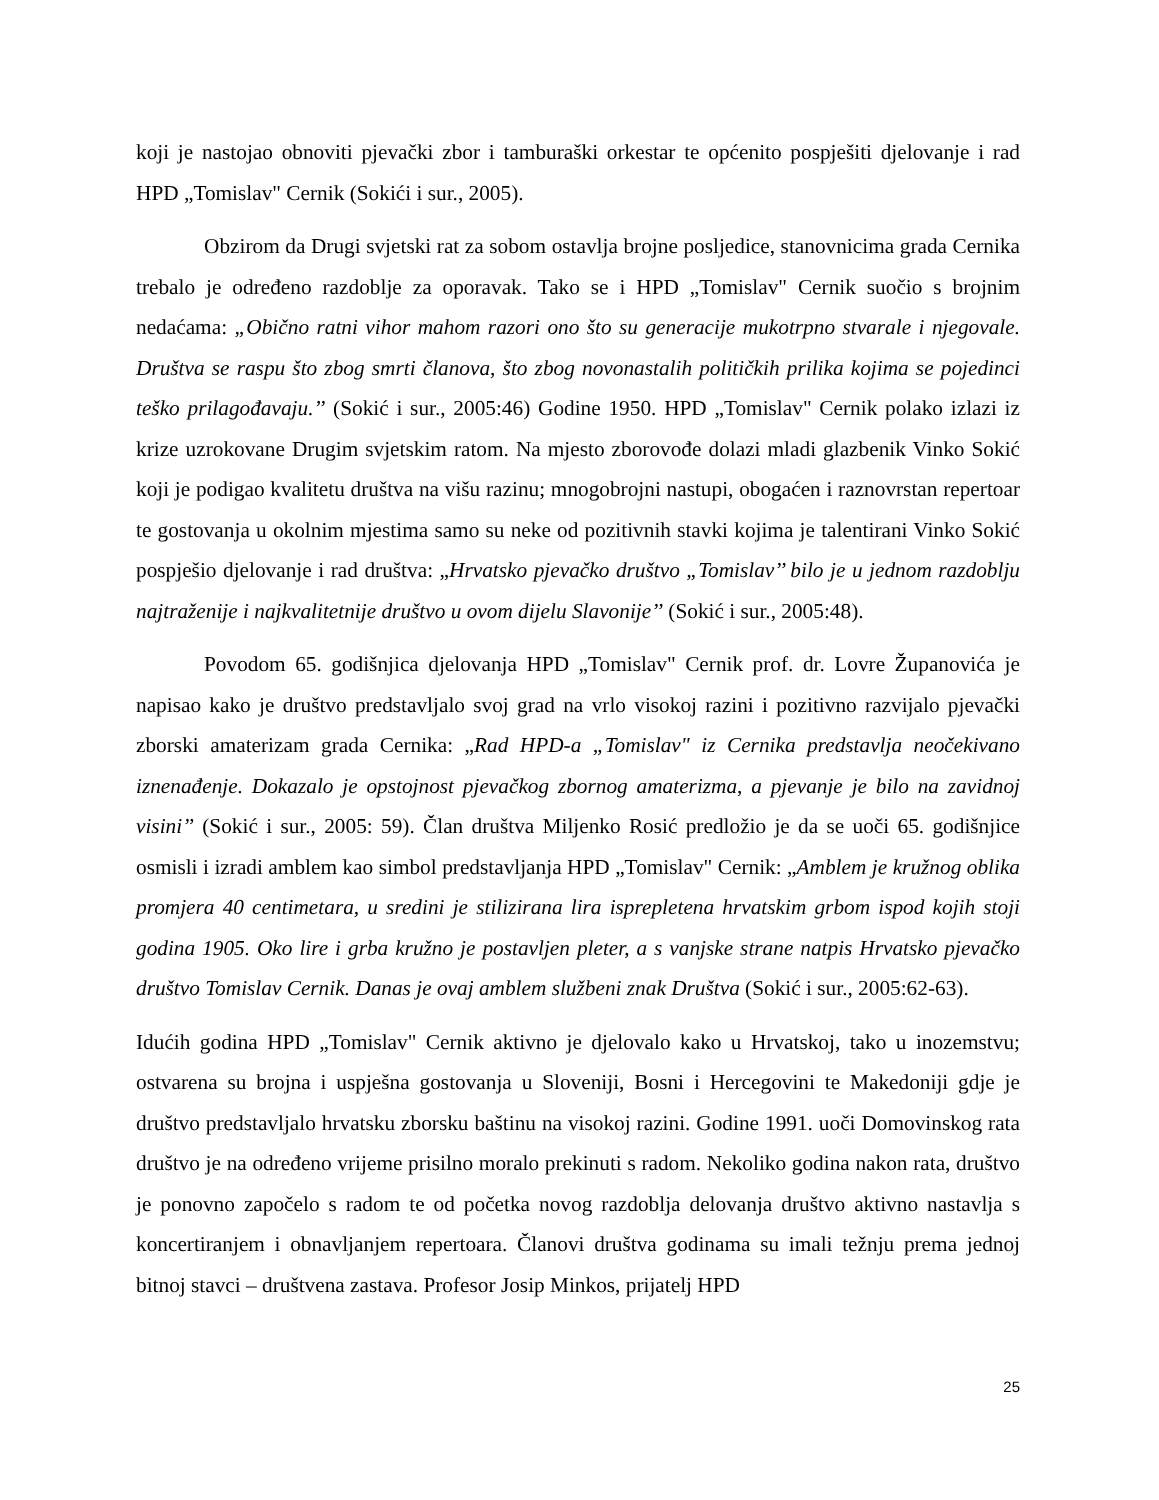koji je nastojao obnoviti pjevački zbor i tamburaški orkestar te općenito pospješiti djelovanje i rad HPD „Tomislav" Cernik (Sokići i sur., 2005).
Obzirom da Drugi svjetski rat za sobom ostavlja brojne posljedice, stanovnicima grada Cernika trebalo je određeno razdoblje za oporavak. Tako se i HPD „Tomislav" Cernik suočio s brojnim nedaćama: „Obično ratni vihor mahom razori ono što su generacije mukotrpno stvarale i njegovale. Društva se raspu što zbog smrti članova, što zbog novonastalih političkih prilika kojima se pojedinci teško prilagođavaju.’’ (Sokić i sur., 2005:46) Godine 1950. HPD „Tomislav" Cernik polako izlazi iz krize uzrokovane Drugim svjetskim ratom. Na mjesto zborovođe dolazi mladi glazbenik Vinko Sokić koji je podigao kvalitetu društva na višu razinu; mnogobrojni nastupi, obogaćen i raznovrstan repertoar te gostovanja u okolnim mjestima samo su neke od pozitivnih stavki kojima je talentirani Vinko Sokić pospješio djelovanje i rad društva: „Hrvatsko pjevačko društvo „Tomislav’’ bilo je u jednom razdoblju najtraženije i najkvalitetnije društvo u ovom dijelu Slavonije’’ (Sokić i sur., 2005:48).
Povodom 65. godišnjica djelovanja HPD „Tomislav" Cernik prof. dr. Lovre Županovića je napisao kako je društvo predstavljalo svoj grad na vrlo visokoj razini i pozitivno razvijalo pjevački zborski amaterizam grada Cernika: „Rad HPD-a „Tomislav" iz Cernika predstavlja neočekivano iznenađenje. Dokazalo je opstojnost pjevačkog zbornog amaterizma, a pjevanje je bilo na zavidnoj visini’’ (Sokić i sur., 2005: 59). Član društva Miljenko Rosić predložio je da se uoči 65. godišnjice osmisli i izradi amblem kao simbol predstavljanja HPD „Tomislav" Cernik: „Amblem je kružnog oblika promjera 40 centimetara, u sredini je stilizirana lira isprepletena hrvatskim grbom ispod kojih stoji godina 1905. Oko lire i grba kružno je postavljen pleter, a s vanjske strane natpis Hrvatsko pjevačko društvo Tomislav Cernik. Danas je ovaj amblem službeni znak Društva (Sokić i sur., 2005:62-63).
Idućih godina HPD „Tomislav" Cernik aktivno je djelovalo kako u Hrvatskoj, tako u inozemstvu; ostvarena su brojna i uspješna gostovanja u Sloveniji, Bosni i Hercegovini te Makedoniji gdje je društvo predstavljalo hrvatsku zborsku baštinu na visokoj razini. Godine 1991. uoči Domovinskog rata društvo je na određeno vrijeme prisilno moralo prekinuti s radom. Nekoliko godina nakon rata, društvo je ponovno započelo s radom te od početka novog razdoblja delovanja društvo aktivno nastavlja s koncertiranjem i obnavljanjem repertoara. Članovi društva godinama su imali težnju prema jednoj bitnoj stavci – društvena zastava. Profesor Josip Minkos, prijatelj HPD
25